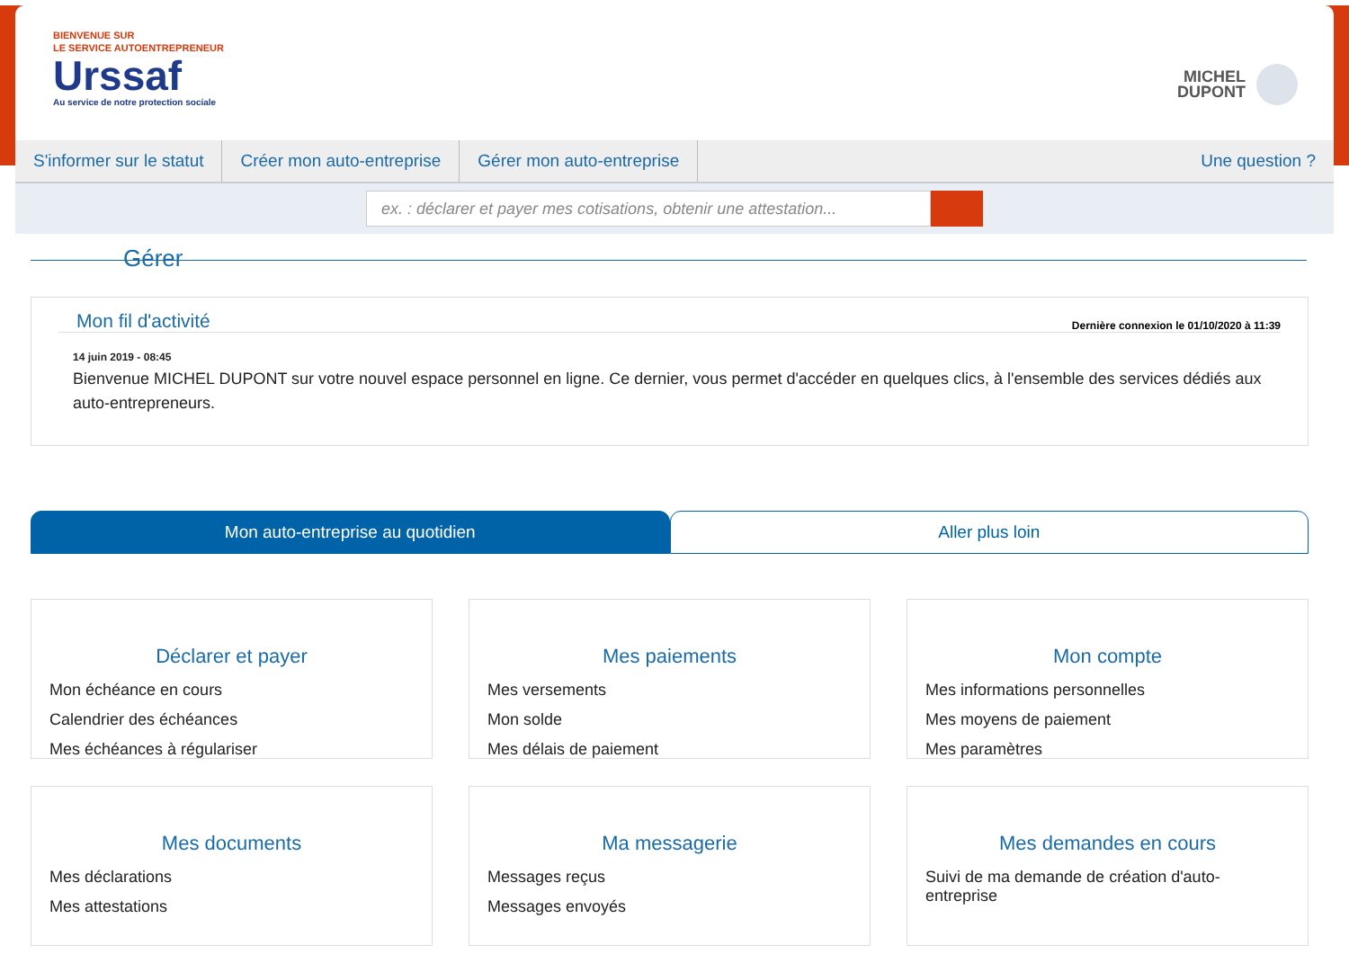BIENVENUE SUR
LE SERVICE AUTOENTREPRENEUR
Urssaf
Au service de notre protection sociale
MICHEL
DUPONT
S'informer sur le statut Créer mon auto-entreprise Gérer mon auto-entreprise Une question ?
ex. : déclarer et payer mes cotisations, obtenir une attestation...
Gérer
Mon fil d'activité
Dernière connexion le 01/10/2020 à 11:39
14 juin 2019 - 08:45
Bienvenue MICHEL DUPONT sur votre nouvel espace personnel en ligne. Ce dernier, vous permet d'accéder en quelques clics, à l'ensemble des services dédiés aux auto-entrepreneurs.
Mon auto-entreprise au quotidien
Aller plus loin
Déclarer et payer
Mon échéance en cours
Calendrier des échéances
Mes échéances à régulariser
Mes paiements
Mes versements
Mon solde
Mes délais de paiement
Mon compte
Mes informations personnelles
Mes moyens de paiement
Mes paramètres
Mes documents
Mes déclarations
Mes attestations
Ma messagerie
Messages reçus
Messages envoyés
Mes demandes en cours
Suivi de ma demande de création d'auto-entreprise